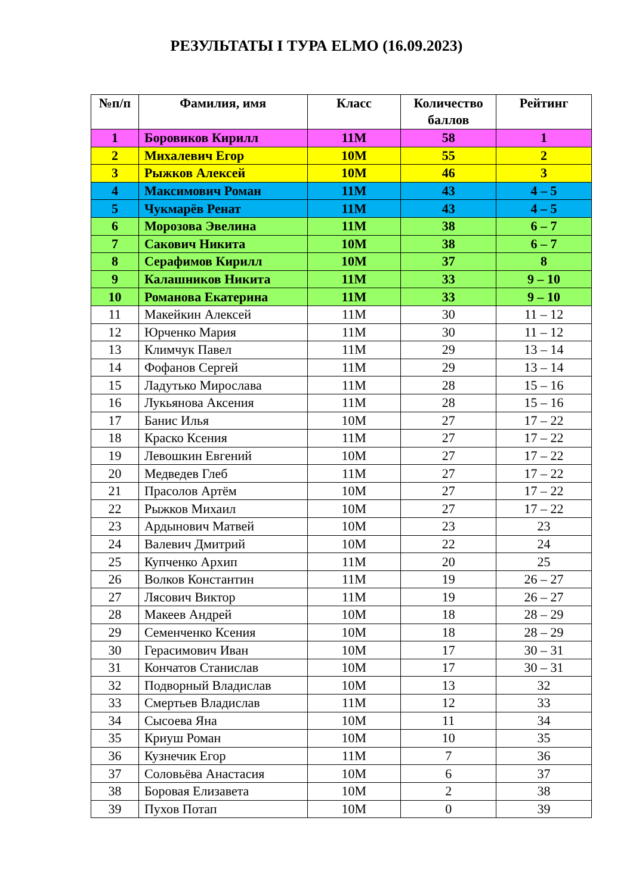РЕЗУЛЬТАТЫ I ТУРА ELMO (16.09.2023)
| №п/п | Фамилия, имя | Класс | Количество баллов | Рейтинг |
| --- | --- | --- | --- | --- |
| 1 | Боровиков Кирилл | 11М | 58 | 1 |
| 2 | Михалевич Егор | 10М | 55 | 2 |
| 3 | Рыжков Алексей | 10М | 46 | 3 |
| 4 | Максимович Роман | 11М | 43 | 4 – 5 |
| 5 | Чукмарёв Ренат | 11М | 43 | 4 – 5 |
| 6 | Морозова Эвелина | 11М | 38 | 6 – 7 |
| 7 | Сакович Никита | 10М | 38 | 6 – 7 |
| 8 | Серафимов Кирилл | 10М | 37 | 8 |
| 9 | Калашников Никита | 11М | 33 | 9 – 10 |
| 10 | Романова Екатерина | 11М | 33 | 9 – 10 |
| 11 | Макейкин Алексей | 11М | 30 | 11 – 12 |
| 12 | Юрченко Мария | 11М | 30 | 11 – 12 |
| 13 | Климчук Павел | 11М | 29 | 13 – 14 |
| 14 | Фофанов Сергей | 11М | 29 | 13 – 14 |
| 15 | Ладутько Мирослава | 11М | 28 | 15 – 16 |
| 16 | Лукьянова Аксения | 11М | 28 | 15 – 16 |
| 17 | Банис Илья | 10М | 27 | 17 – 22 |
| 18 | Краско Ксения | 11М | 27 | 17 – 22 |
| 19 | Левошкин Евгений | 10М | 27 | 17 – 22 |
| 20 | Медведев Глеб | 11М | 27 | 17 – 22 |
| 21 | Прасолов Артём | 10М | 27 | 17 – 22 |
| 22 | Рыжков Михаил | 10М | 27 | 17 – 22 |
| 23 | Ардынович Матвей | 10М | 23 | 23 |
| 24 | Валевич Дмитрий | 10М | 22 | 24 |
| 25 | Купченко Архип | 11М | 20 | 25 |
| 26 | Волков Константин | 11М | 19 | 26 – 27 |
| 27 | Лясович Виктор | 11М | 19 | 26 – 27 |
| 28 | Макеев Андрей | 10М | 18 | 28 – 29 |
| 29 | Семенченко Ксения | 10М | 18 | 28 – 29 |
| 30 | Герасимович Иван | 10М | 17 | 30 – 31 |
| 31 | Кончатов Станислав | 10М | 17 | 30 – 31 |
| 32 | Подворный Владислав | 10М | 13 | 32 |
| 33 | Смертьев Владислав | 11М | 12 | 33 |
| 34 | Сысоева Яна | 10М | 11 | 34 |
| 35 | Криуш Роман | 10М | 10 | 35 |
| 36 | Кузнечик Егор | 11М | 7 | 36 |
| 37 | Соловьёва Анастасия | 10М | 6 | 37 |
| 38 | Боровая Елизавета | 10М | 2 | 38 |
| 39 | Пухов Потап | 10М | 0 | 39 |